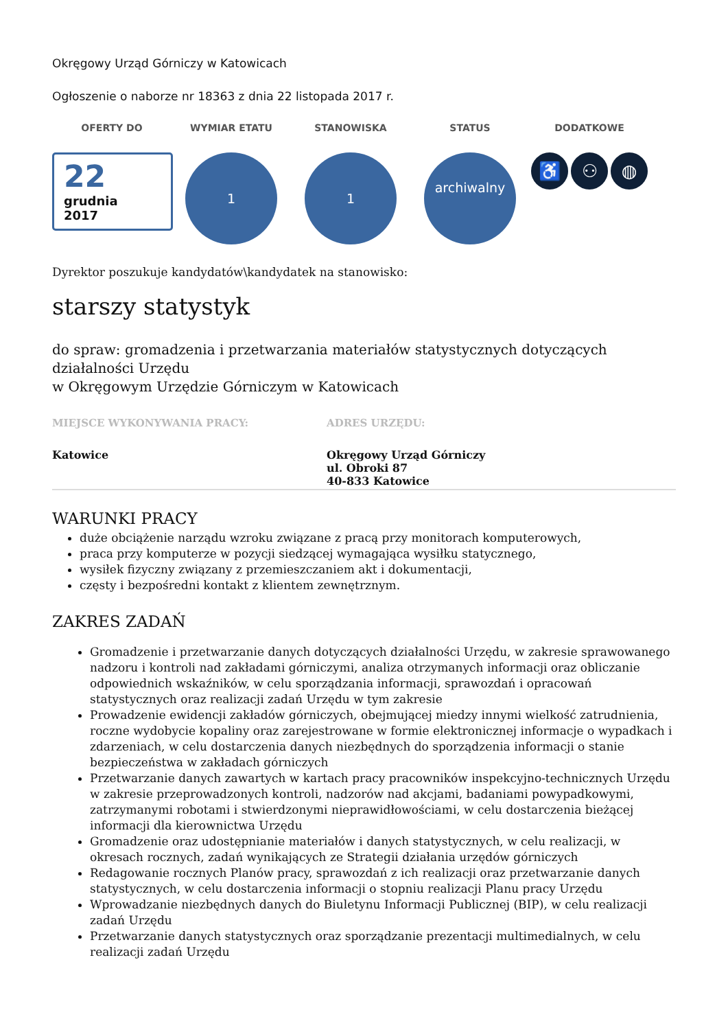Okręgowy Urząd Górniczy w Katowicach
Ogłoszenie o naborze nr 18363 z dnia 22 listopada 2017 r.
OFERTY DO
22
grudnia
2017
WYMIAR ETATU
1
STANOWISKA
1
STATUS
archiwalny
DODATKOWE
♿ ⚇ ◍
Dyrektor poszukuje kandydatów\kandydatek na stanowisko:
starszy statystyk
do spraw: gromadzenia i przetwarzania materiałów statystycznych dotyczących działalności Urzędu
w Okręgowym Urzędzie Górniczym w Katowicach
MIEJSCE WYKONYWANIA PRACY:
Katowice
ADRES URZĘDU:
Okręgowy Urząd Górniczy
ul. Obroki 87
40-833 Katowice
WARUNKI PRACY
duże obciążenie narządu wzroku związane z pracą przy monitorach komputerowych,
praca przy komputerze w pozycji siedzącej wymagająca wysiłku statycznego,
wysiłek fizyczny związany z przemieszczaniem akt i dokumentacji,
częsty i bezpośredni kontakt z klientem zewnętrznym.
ZAKRES ZADAŃ
Gromadzenie i przetwarzanie danych dotyczących działalności Urzędu, w zakresie sprawowanego nadzoru i kontroli nad zakładami górniczymi, analiza otrzymanych informacji oraz obliczanie odpowiednich wskaźników, w celu sporządzania informacji, sprawozdań i opracowań statystycznych oraz realizacji zadań Urzędu w tym zakresie
Prowadzenie ewidencji zakładów górniczych, obejmującej miedzy innymi wielkość zatrudnienia, roczne wydobycie kopaliny oraz zarejestrowane w formie elektronicznej informacje o wypadkach i zdarzeniach, w celu dostarczenia danych niezbędnych do sporządzenia informacji o stanie bezpieczeństwa w zakładach górniczych
Przetwarzanie danych zawartych w kartach pracy pracowników inspekcyjno-technicznych Urzędu w zakresie przeprowadzonych kontroli, nadzorów nad akcjami, badaniami powypadkowymi, zatrzymanymi robotami i stwierdzonymi nieprawidłowościami, w celu dostarczenia bieżącej informacji dla kierownictwa Urzędu
Gromadzenie oraz udostępnianie materiałów i danych statystycznych, w celu realizacji, w okresach rocznych, zadań wynikających ze Strategii działania urzędów górniczych
Redagowanie rocznych Planów pracy, sprawozdań z ich realizacji oraz przetwarzanie danych statystycznych, w celu dostarczenia informacji o stopniu realizacji Planu pracy Urzędu
Wprowadzanie niezbędnych danych do Biuletynu Informacji Publicznej (BIP), w celu realizacji zadań Urzędu
Przetwarzanie danych statystycznych oraz sporządzanie prezentacji multimedialnych, w celu realizacji zadań Urzędu